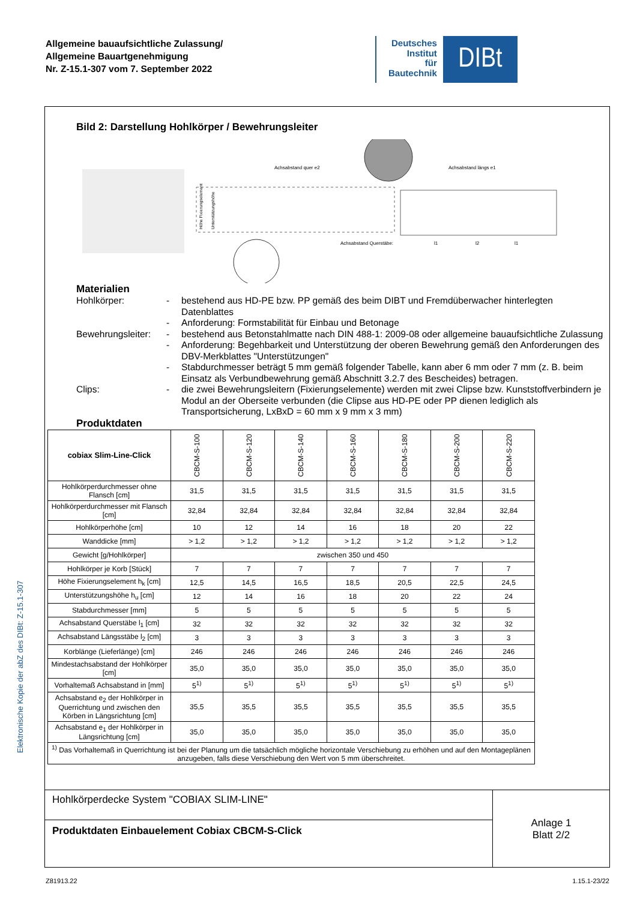Allgemeine bauaufsichtliche Zulassung/
Allgemeine Bauartgenehmigung
Nr. Z-15.1-307 vom 7. September 2022
Deutsches
Institut
für
Bautechnik
DIBt
Elektronische Kopie der abZ des DIBt: Z-15.1-307
Bild 2: Darstellung Hohlkörper / Bewehrungsleiter
Achsabstand quer e2
Achsabstand längs e1
Achsabstand Querstäbe:
l1
l2
l1
Höhe Fixierungselement
Unterstützungshöhe
Materialien
Hohlkörper:
-
bestehend aus HD-PE bzw. PP gemäß des beim DIBT und Fremdüberwacher hinterlegten Datenblattes
-
Anforderung: Formstabilität für Einbau und Betonage
Bewehrungsleiter:
-
bestehend aus Betonstahlmatte nach DIN 488-1: 2009-08 oder allgemeine bauaufsichtliche Zulassung
-
Anforderung: Begehbarkeit und Unterstützung der oberen Bewehrung gemäß den Anforderungen des DBV-Merkblattes "Unterstützungen"
-
Stabdurchmesser beträgt 5 mm gemäß folgender Tabelle, kann aber 6 mm oder 7 mm (z. B. beim Einsatz als Verbundbewehrung gemäß Abschnitt 3.2.7 des Bescheides) betragen.
Clips:
-
die zwei Bewehrungsleitern (Fixierungselemente) werden mit zwei Clipse bzw. Kunststoffverbindern je Modul an der Oberseite verbunden (die Clipse aus HD-PE oder PP dienen lediglich als Transportsicherung, LxBxD = 60 mm x 9 mm x 3 mm)
Produktdaten
| cobiax Slim-Line-Click | CBCM-S-100 | CBCM-S-120 | CBCM-S-140 | CBCM-S-160 | CBCM-S-180 | CBCM-S-200 | CBCM-S-220 |
| --- | --- | --- | --- | --- | --- | --- | --- |
| Hohlkörperdurchmesser ohne Flansch [cm] | 31,5 | 31,5 | 31,5 | 31,5 | 31,5 | 31,5 | 31,5 |
| Hohlkörperdurchmesser mit Flansch [cm] | 32,84 | 32,84 | 32,84 | 32,84 | 32,84 | 32,84 | 32,84 |
| Hohlkörperhöhe [cm] | 10 | 12 | 14 | 16 | 18 | 20 | 22 |
| Wanddicke [mm] | > 1,2 | > 1,2 | > 1,2 | > 1,2 | > 1,2 | > 1,2 | > 1,2 |
| Gewicht [g/Hohlkörper] | zwischen 350 und 450 | | | | | | |
| Hohlkörper je Korb [Stück] | 7 | 7 | 7 | 7 | 7 | 7 | 7 |
| Höhe Fixierungselement h<sub>k</sub> [cm] | 12,5 | 14,5 | 16,5 | 18,5 | 20,5 | 22,5 | 24,5 |
| Unterstützungshöhe h<sub>u</sub> [cm] | 12 | 14 | 16 | 18 | 20 | 22 | 24 |
| Stabdurchmesser [mm] | 5 | 5 | 5 | 5 | 5 | 5 | 5 |
| Achsabstand Querstäbe l<sub>1</sub> [cm] | 32 | 32 | 32 | 32 | 32 | 32 | 32 |
| Achsabstand Längsstäbe l<sub>2</sub> [cm] | 3 | 3 | 3 | 3 | 3 | 3 | 3 |
| Korblänge (Lieferlänge) [cm] | 246 | 246 | 246 | 246 | 246 | 246 | 246 |
| Mindestachsabstand der Hohlkörper [cm] | 35,0 | 35,0 | 35,0 | 35,0 | 35,0 | 35,0 | 35,0 |
| Vorhaltemaß Achsabstand in [mm] | 5<sup>1)</sup> | 5<sup>1)</sup> | 5<sup>1)</sup> | 5<sup>1)</sup> | 5<sup>1)</sup> | 5<sup>1)</sup> | 5<sup>1)</sup> |
| Achsabstand e<sub>2</sub> der Hohlkörper in Querrichtung und zwischen den Körben in Längsrichtung [cm] | 35,5 | 35,5 | 35,5 | 35,5 | 35,5 | 35,5 | 35,5 |
| Achsabstand e<sub>1</sub> der Hohlkörper in Längsrichtung [cm] | 35,0 | 35,0 | 35,0 | 35,0 | 35,0 | 35,0 | 35,0 |
| <sup>1)</sup> Das Vorhaltemaß in Querrichtung ist bei der Planung um die tatsächlich mögliche horizontale Verschiebung zu erhöhen und auf den Montageplänen anzugeben, falls diese Verschiebung den Wert von 5 mm überschreitet. | | | | | | | |
Hohlkörperdecke System "COBIAX SLIM-LINE"
Produktdaten Einbauelement Cobiax CBCM-S-Click
Anlage 1
Blatt 2/2
Z81913.22 1.15.1-23/22